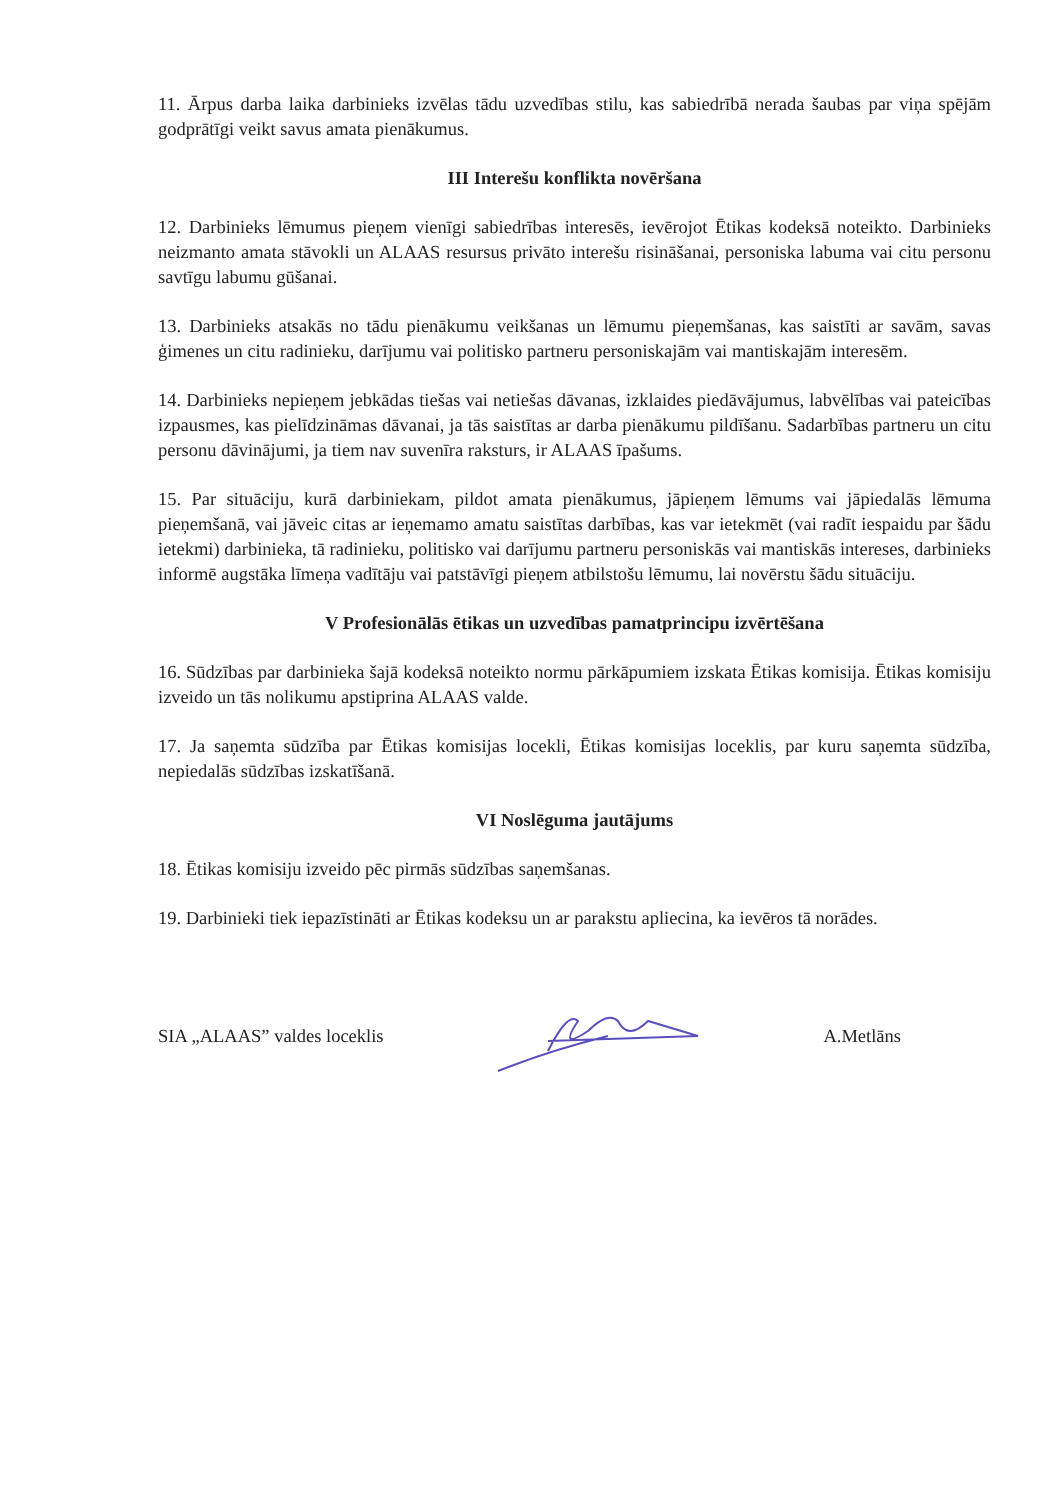11. Ārpus darba laika darbinieks izvēlas tādu uzvedības stilu, kas sabiedrībā nerada šaubas par viņa spējām godprātīgi veikt savus amata pienākumus.
III Interešu konflikta novēršana
12. Darbinieks lēmumus pieņem vienīgi sabiedrības interesēs, ievērojot Ētikas kodeksā noteikto. Darbinieks neizmanto amata stāvokli un ALAAS resursus privāto interešu risināšanai, personiska labuma vai citu personu savtīgu labumu gūšanai.
13. Darbinieks atsakās no tādu pienākumu veikšanas un lēmumu pieņemšanas, kas saistīti ar savām, savas ģimenes un citu radinieku, darījumu vai politisko partneru personiskajām vai mantiskajām interesēm.
14. Darbinieks nepieņem jebkādas tiešas vai netiešas dāvanas, izklaides piedāvājumus, labvēlības vai pateicības izpausmes, kas pielīdzināmas dāvanai, ja tās saistītas ar darba pienākumu pildīšanu. Sadarbības partneru un citu personu dāvinājumi, ja tiem nav suvenīra raksturs, ir ALAAS īpašums.
15. Par situāciju, kurā darbiniekam, pildot amata pienākumus, jāpieņem lēmums vai jāpiedalās lēmuma pieņemšanā, vai jāveic citas ar ieņemamo amatu saistītas darbības, kas var ietekmēt (vai radīt iespaidu par šādu ietekmi) darbinieka, tā radinieku, politisko vai darījumu partneru personiskās vai mantiskās intereses, darbinieks informē augstāka līmeņa vadītāju vai patstāvīgi pieņem atbilstošu lēmumu, lai novērstu šādu situāciju.
V Profesionālās ētikas un uzvedības pamatprincipu izvērtēšana
16. Sūdzības par darbinieka šajā kodeksā noteikto normu pārkāpumiem izskata Ētikas komisija. Ētikas komisiju izveido un tās nolikumu apstiprina ALAAS valde.
17. Ja saņemta sūdzība par Ētikas komisijas locekli, Ētikas komisijas loceklis, par kuru saņemta sūdzība, nepiedalās sūdzības izskatīšanā.
VI Noslēguma jautājums
18. Ētikas komisiju izveido pēc pirmās sūdzības saņemšanas.
19. Darbinieki tiek iepazīstināti ar Ētikas kodeksu un ar parakstu apliecina, ka ievēros tā norādes.
SIA „ALAAS” valdes loceklis A.Metlāns